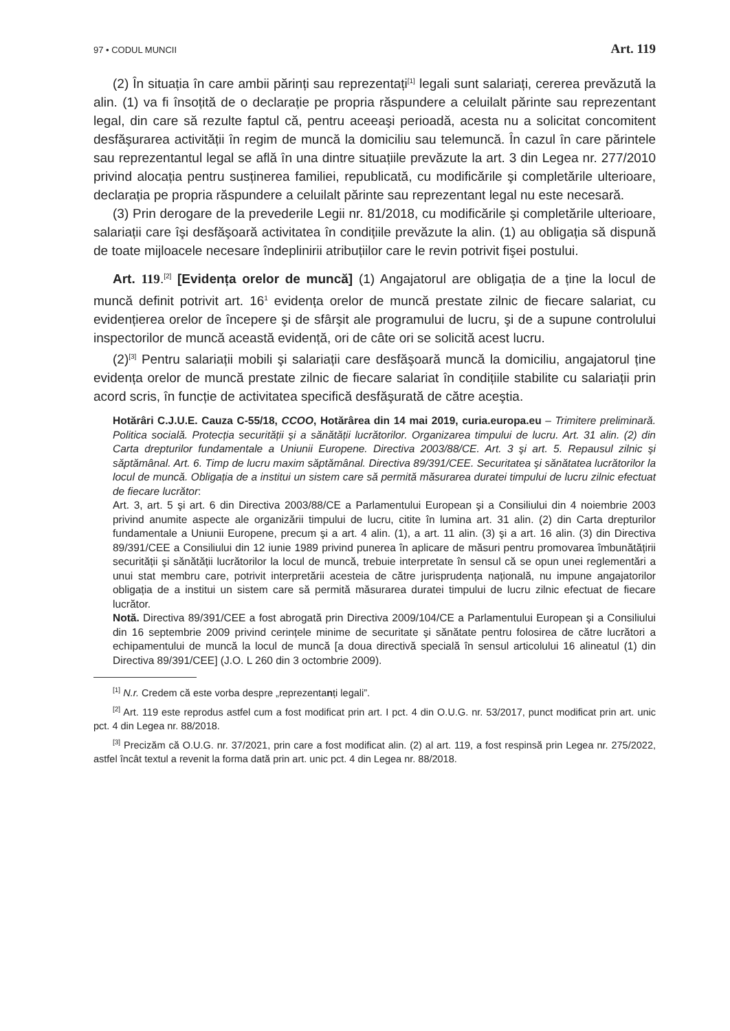97 • CODUL MUNCII Art. 119
(2) În situația în care ambii părinți sau reprezentați<sup>[1]</sup> legali sunt salariați, cererea prevăzută la alin. (1) va fi însoțită de o declarație pe propria răspundere a celuilalt părinte sau reprezentant legal, din care să rezulte faptul că, pentru aceeaşi perioadă, acesta nu a solicitat concomitent desfăşurarea activității în regim de muncă la domiciliu sau telemuncă. În cazul în care părintele sau reprezentantul legal se află în una dintre situațiile prevăzute la art. 3 din Legea nr. 277/2010 privind alocația pentru susținerea familiei, republicată, cu modificările şi completările ulterioare, declarația pe propria răspundere a celuilalt părinte sau reprezentant legal nu este necesară.
(3) Prin derogare de la prevederile Legii nr. 81/2018, cu modificările şi completările ulterioare, salariații care îşi desfăşoară activitatea în condițiile prevăzute la alin. (1) au obligația să dispună de toate mijloacele necesare îndeplinirii atribuțiilor care le revin potrivit fişei postului.
Art. 119.<sup>[2]</sup> [Evidența orelor de muncă] (1) Angajatorul are obligația de a ține la locul de muncă definit potrivit art. 16<sup>1</sup> evidența orelor de muncă prestate zilnic de fiecare salariat, cu evidențierea orelor de începere şi de sfârşit ale programului de lucru, şi de a supune controlului inspectorilor de muncă această evidență, ori de câte ori se solicită acest lucru.
(2)<sup>[3]</sup> Pentru salariații mobili şi salariații care desfăşoară muncă la domiciliu, angajatorul ține evidența orelor de muncă prestate zilnic de fiecare salariat în condițiile stabilite cu salariații prin acord scris, în funcție de activitatea specifică desfăşurată de către aceştia.
Hotărâri C.J.U.E. Cauza C-55/18, CCOO, Hotărârea din 14 mai 2019, curia.europa.eu – Trimitere preliminară. Politica socială. Protecția securității şi a sănătății lucrătorilor. Organizarea timpului de lucru. Art. 31 alin. (2) din Carta drepturilor fundamentale a Uniunii Europene. Directiva 2003/88/CE. Art. 3 şi art. 5. Repausul zilnic şi săptămânal. Art. 6. Timp de lucru maxim săptămânal. Directiva 89/391/CEE. Securitatea şi sănătatea lucrătorilor la locul de muncă. Obligația de a institui un sistem care să permită măsurarea duratei timpului de lucru zilnic efectuat de fiecare lucrător:
Art. 3, art. 5 şi art. 6 din Directiva 2003/88/CE a Parlamentului European şi a Consiliului din 4 noiembrie 2003 privind anumite aspecte ale organizării timpului de lucru, citite în lumina art. 31 alin. (2) din Carta drepturilor fundamentale a Uniunii Europene, precum şi a art. 4 alin. (1), a art. 11 alin. (3) şi a art. 16 alin. (3) din Directiva 89/391/CEE a Consiliului din 12 iunie 1989 privind punerea în aplicare de măsuri pentru promovarea îmbunătățirii securității şi sănătății lucrătorilor la locul de muncă, trebuie interpretate în sensul că se opun unei reglementări a unui stat membru care, potrivit interpretării acesteia de către jurisprudența națională, nu impune angajatorilor obligația de a institui un sistem care să permită măsurarea duratei timpului de lucru zilnic efectuat de fiecare lucrător.
Notă. Directiva 89/391/CEE a fost abrogată prin Directiva 2009/104/CE a Parlamentului European şi a Consiliului din 16 septembrie 2009 privind cerințele minime de securitate şi sănătate pentru folosirea de către lucrători a echipamentului de muncă la locul de muncă [a doua directivă specială în sensul articolului 16 alineatul (1) din Directiva 89/391/CEE] (J.O. L 260 din 3 octombrie 2009).
<sup>[1]</sup> N.r. Credem că este vorba despre „reprezentanți legali”.
<sup>[2]</sup> Art. 119 este reprodus astfel cum a fost modificat prin art. I pct. 4 din O.U.G. nr. 53/2017, punct modificat prin art. unic pct. 4 din Legea nr. 88/2018.
<sup>[3]</sup> Precizăm că O.U.G. nr. 37/2021, prin care a fost modificat alin. (2) al art. 119, a fost respinsă prin Legea nr. 275/2022, astfel încât textul a revenit la forma dată prin art. unic pct. 4 din Legea nr. 88/2018.